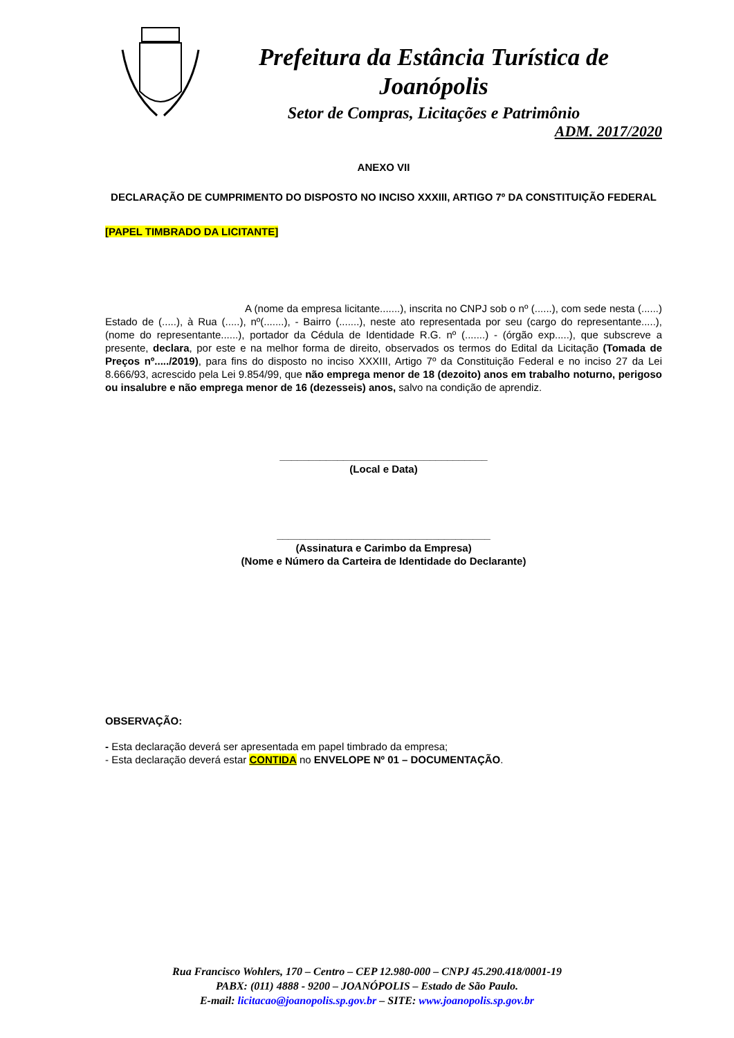Prefeitura da Estância Turística de Joanópolis
Setor de Compras, Licitações e Patrimônio
ADM. 2017/2020
ANEXO VII
DECLARAÇÃO DE CUMPRIMENTO DO DISPOSTO NO INCISO XXXIII, ARTIGO 7º DA CONSTITUIÇÃO FEDERAL
[PAPEL TIMBRADO DA LICITANTE]
A (nome da empresa licitante.......), inscrita no CNPJ sob o nº (......), com sede nesta (......) Estado de (.....), à Rua (.....), nº(.......), - Bairro (.......), neste ato representada por seu (cargo do representante.....), (nome do representante......), portador da Cédula de Identidade R.G. nº (.......) - (órgão exp.....), que subscreve a presente, declara, por este e na melhor forma de direito, observados os termos do Edital da Licitação (Tomada de Preços nº...../2019), para fins do disposto no inciso XXXIII, Artigo 7º da Constituição Federal e no inciso 27 da Lei 8.666/93, acrescido pela Lei 9.854/99, que não emprega menor de 18 (dezoito) anos em trabalho noturno, perigoso ou insalubre e não emprega menor de 16 (dezesseis) anos, salvo na condição de aprendiz.
____________________________________
(Local e Data)
_____________________________________
(Assinatura e Carimbo da Empresa)
(Nome e Número da Carteira de Identidade do Declarante)
OBSERVAÇÃO:
- Esta declaração deverá ser apresentada em papel timbrado da empresa;
- Esta declaração deverá estar CONTIDA no ENVELOPE Nº 01 – DOCUMENTAÇÃO.
Rua Francisco Wohlers, 170 – Centro – CEP 12.980-000 – CNPJ 45.290.418/0001-19
PABX: (011) 4888 - 9200 – JOANÓPOLIS – Estado de São Paulo.
E-mail: licitacao@joanopolis.sp.gov.br – SITE: www.joanopolis.sp.gov.br